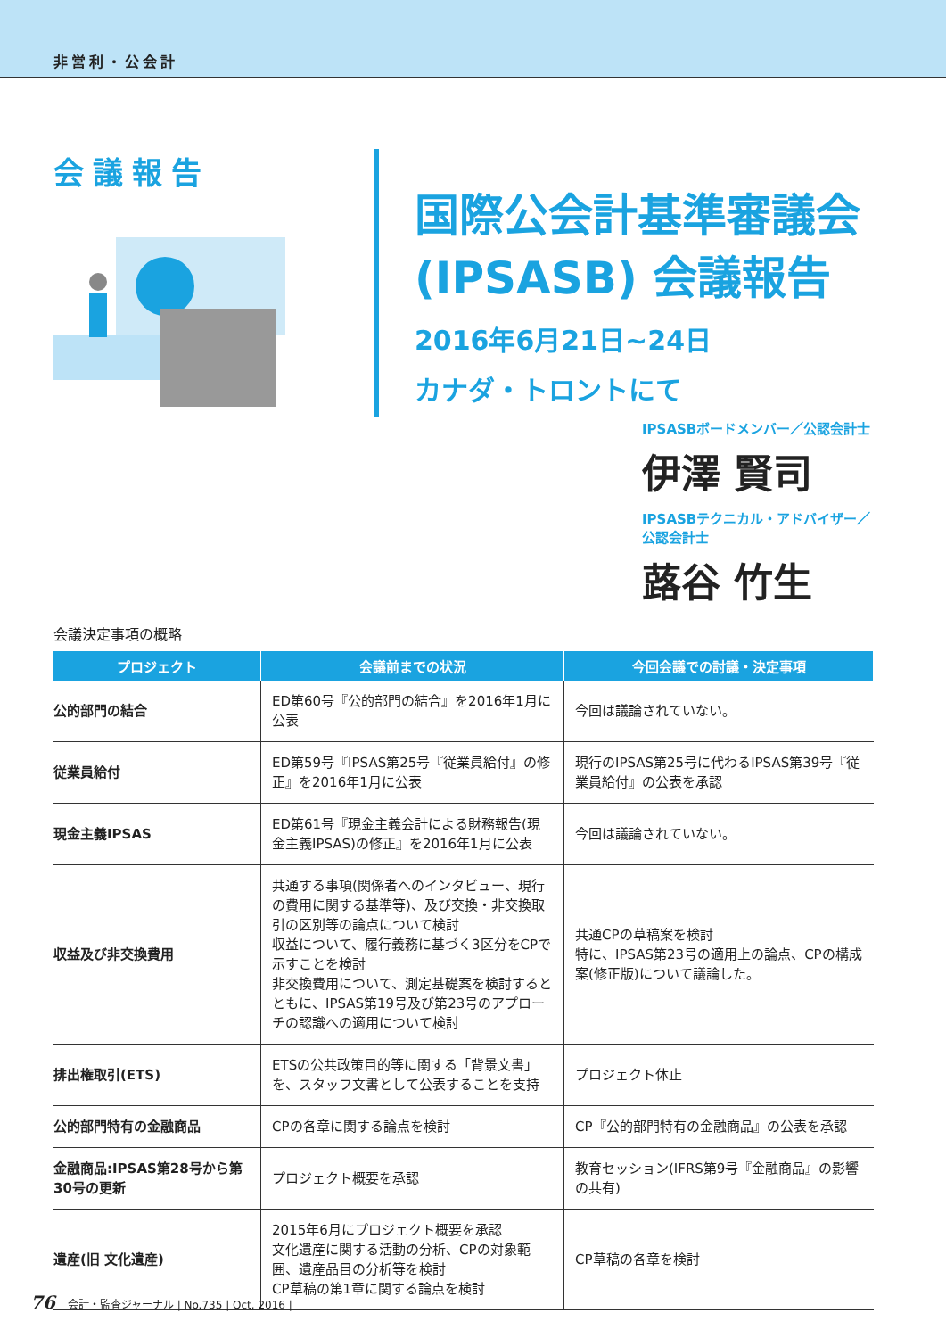非営利・公会計
会議報告
国際公会計基準審議会
(IPSASB) 会議報告
2016年6月21日~24日
カナダ・トロントにて
IPSASBボードメンバー／公認会計士
伊澤 賢司
IPSASBテクニカル・アドバイザー／
公認会計士
蕗谷 竹生
会議決定事項の概略
| プロジェクト | 会議前までの状況 | 今回会議での討議・決定事項 |
| --- | --- | --- |
| 公的部門の結合 | ED第60号『公的部門の結合』を2016年1月に公表 | 今回は議論されていない。 |
| 従業員給付 | ED第59号『IPSAS第25号『従業員給付』の修正』を2016年1月に公表 | 現行のIPSAS第25号に代わるIPSAS第39号『従業員給付』の公表を承認 |
| 現金主義IPSAS | ED第61号『現金主義会計による財務報告(現金主義IPSAS)の修正』を2016年1月に公表 | 今回は議論されていない。 |
| 収益及び非交換費用 | 共通する事項(関係者へのインタビュー、現行の費用に関する基準等)、及び交換・非交換取引の区別等の論点について検討 収益について、履行義務に基づく3区分をCPで示すことを検討 非交換費用について、測定基礎案を検討するとともに、IPSAS第19号及び第23号のアプローチの認識への適用について検討 | 共通CPの草稿案を検討 特に、IPSAS第23号の適用上の論点、CPの構成案(修正版)について議論した。 |
| 排出権取引(ETS) | ETSの公共政策目的等に関する「背景文書」を、スタッフ文書として公表することを支持 | プロジェクト休止 |
| 公的部門特有の金融商品 | CPの各章に関する論点を検討 | CP『公的部門特有の金融商品』の公表を承認 |
| 金融商品:IPSAS第28号から第30号の更新 | プロジェクト概要を承認 | 教育セッション(IFRS第9号『金融商品』の影響の共有) |
| 遺産(旧 文化遺産) | 2015年6月にプロジェクト概要を承認 文化遺産に関する活動の分析、CPの対象範囲、遺産品目の分析等を検討 CP草稿の第1章に関する論点を検討 | CP草稿の各章を検討 |
76 会計・監査ジャーナル | No.735 | Oct. 2016 |